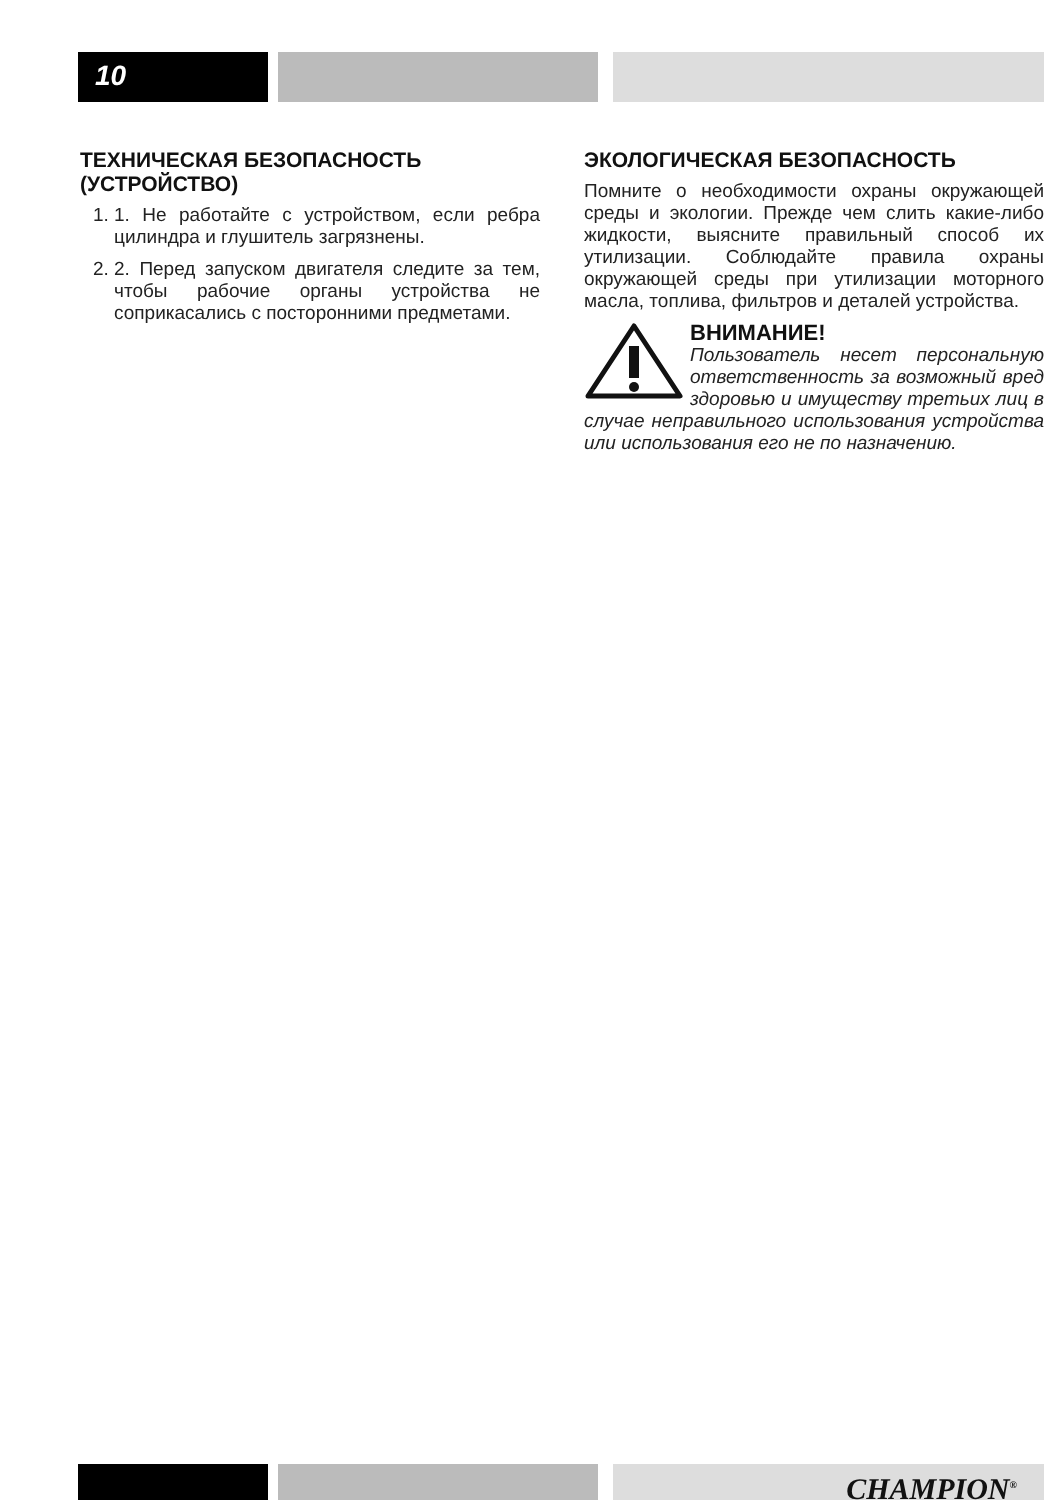10
ТЕХНИЧЕСКАЯ БЕЗОПАСНОСТЬ (УСТРОЙСТВО)
1. 1. Не работайте с устройством, если ребра цилиндра и глушитель загрязнены.
2. 2. Перед запуском двигателя следите за тем, чтобы рабочие органы устройства не соприкасались с посторонними предметами.
ЭКОЛОГИЧЕСКАЯ БЕЗОПАСНОСТЬ
Помните о необходимости охраны окружающей среды и экологии. Прежде чем слить какие-либо жидкости, выясните правильный способ их утилизации. Соблюдайте правила охраны окружающей среды при утилизации моторного масла, топлива, фильтров и деталей устройства.
ВНИМАНИЕ!
Пользователь несет персональную ответственность за возможный вред здоровью и имуществу третьих лиц в случае неправильного использования устройства или использования его не по назначению.
CHAMPION<sup>®</sup>